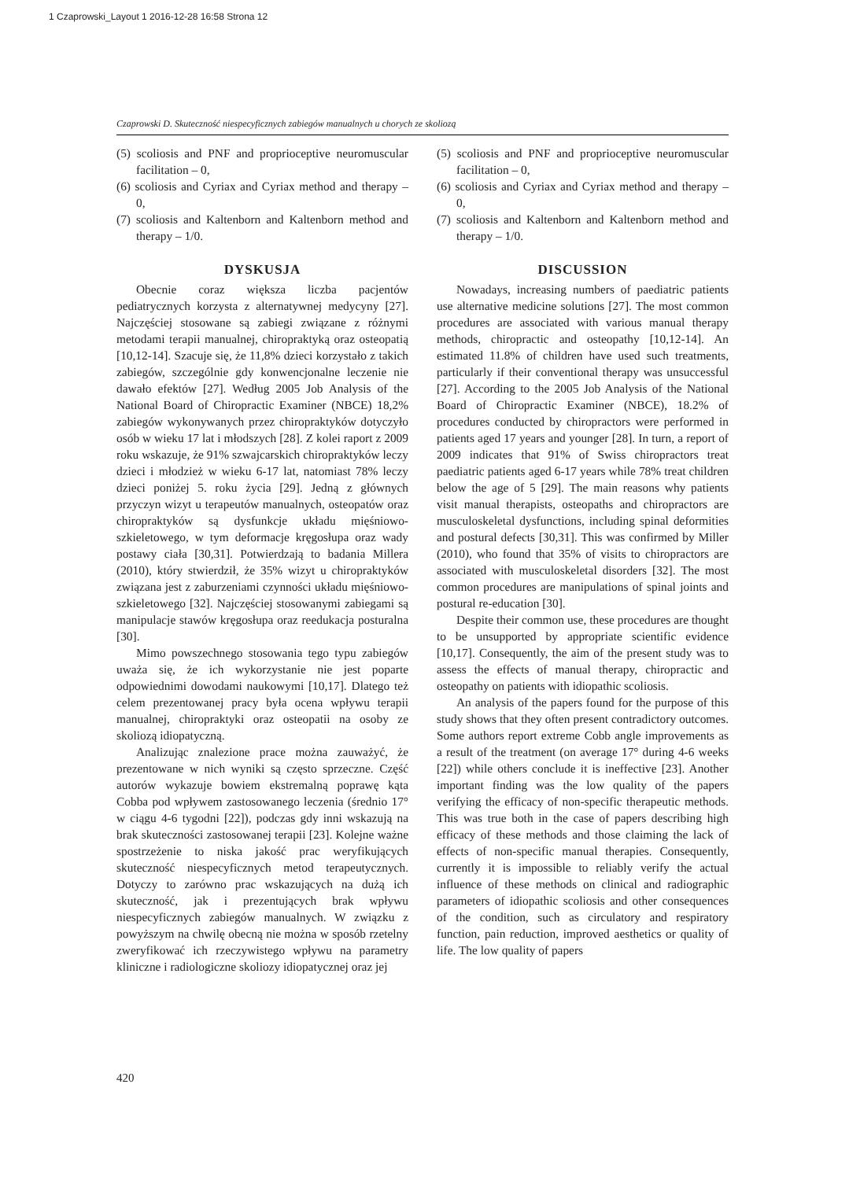1 Czaprowski_Layout 1 2016-12-28 16:58 Strona 12
Czaprowski D. Skuteczność niespecyficznych zabiegów manualnych u chorych ze skoliozą
(5) scoliosis and PNF and proprioceptive neuromuscular facilitation – 0,
(6) scoliosis and Cyriax and Cyriax method and therapy – 0,
(7) scoliosis and Kaltenborn and Kaltenborn method and therapy – 1/0.
DYSKUSJA
Obecnie coraz większa liczba pacjentów pediatrycznych korzysta z alternatywnej medycyny [27]. Najczęściej stosowane są zabiegi związane z różnymi metodami terapii manualnej, chiropraktyką oraz osteopatią [10,12-14]. Szacuje się, że 11,8% dzieci korzystało z takich zabiegów, szczególnie gdy konwencjonalne leczenie nie dawało efektów [27]. Według 2005 Job Analysis of the National Board of Chiropractic Examiner (NBCE) 18,2% zabiegów wykonywanych przez chiropraktyków dotyczyło osób w wieku 17 lat i młodszych [28]. Z kolei raport z 2009 roku wskazuje, że 91% szwajcarskich chiropraktyków leczy dzieci i młodzież w wieku 6-17 lat, natomiast 78% leczy dzieci poniżej 5. roku życia [29]. Jedną z głównych przyczyn wizyt u terapeutów manualnych, osteopatów oraz chiropraktyków są dysfunkcje układu mięśniowo-szkieletowego, w tym deformacje kręgosłupa oraz wady postawy ciała [30,31]. Potwierdzają to badania Millera (2010), który stwierdził, że 35% wizyt u chiropraktyków związana jest z zaburzeniami czynności układu mięśniowo-szkieletowego [32]. Najczęściej stosowanymi zabiegami są manipulacje stawów kręgosłupa oraz reedukacja posturalna [30].
Mimo powszechnego stosowania tego typu zabiegów uważa się, że ich wykorzystanie nie jest poparte odpowiednimi dowodami naukowymi [10,17]. Dlatego też celem prezentowanej pracy była ocena wpływu terapii manualnej, chiropraktyki oraz osteopatii na osoby ze skoliozą idiopatyczną.
Analizując znalezione prace można zauważyć, że prezentowane w nich wyniki są często sprzeczne. Część autorów wykazuje bowiem ekstremalną poprawę kąta Cobba pod wpływem zastosowanego leczenia (średnio 17° w ciągu 4-6 tygodni [22]), podczas gdy inni wskazują na brak skuteczności zastosowanej terapii [23]. Kolejne ważne spostrzeżenie to niska jakość prac weryfikujących skuteczność niespecyficznych metod terapeutycznych. Dotyczy to zarówno prac wskazujących na dużą ich skuteczność, jak i prezentujących brak wpływu niespecyficznych zabiegów manualnych. W związku z powyższym na chwilę obecną nie można w sposób rzetelny zweryfikować ich rzeczywistego wpływu na parametry kliniczne i radiologiczne skoliozy idiopatycznej oraz jej
(5) scoliosis and PNF and proprioceptive neuromuscular facilitation – 0,
(6) scoliosis and Cyriax and Cyriax method and therapy – 0,
(7) scoliosis and Kaltenborn and Kaltenborn method and therapy – 1/0.
DISCUSSION
Nowadays, increasing numbers of paediatric patients use alternative medicine solutions [27]. The most common procedures are associated with various manual therapy methods, chiropractic and osteopathy [10,12-14]. An estimated 11.8% of children have used such treatments, particularly if their conventional therapy was unsuccessful [27]. According to the 2005 Job Analysis of the National Board of Chiropractic Examiner (NBCE), 18.2% of procedures conducted by chiropractors were performed in patients aged 17 years and younger [28]. In turn, a report of 2009 indicates that 91% of Swiss chiropractors treat paediatric patients aged 6-17 years while 78% treat children below the age of 5 [29]. The main reasons why patients visit manual therapists, osteopaths and chiropractors are musculoskeletal dysfunctions, including spinal deformities and postural defects [30,31]. This was confirmed by Miller (2010), who found that 35% of visits to chiropractors are associated with musculoskeletal disorders [32]. The most common procedures are manipulations of spinal joints and postural re-education [30].
Despite their common use, these procedures are thought to be unsupported by appropriate scientific evidence [10,17]. Consequently, the aim of the present study was to assess the effects of manual therapy, chiropractic and osteopathy on patients with idiopathic scoliosis.
An analysis of the papers found for the purpose of this study shows that they often present contradictory outcomes. Some authors report extreme Cobb angle improvements as a result of the treatment (on average 17° during 4-6 weeks [22]) while others conclude it is ineffective [23]. Another important finding was the low quality of the papers verifying the efficacy of non-specific therapeutic methods. This was true both in the case of papers describing high efficacy of these methods and those claiming the lack of effects of non-specific manual therapies. Consequently, currently it is impossible to reliably verify the actual influence of these methods on clinical and radiographic parameters of idiopathic scoliosis and other consequences of the condition, such as circulatory and respiratory function, pain reduction, improved aesthetics or quality of life. The low quality of papers
420